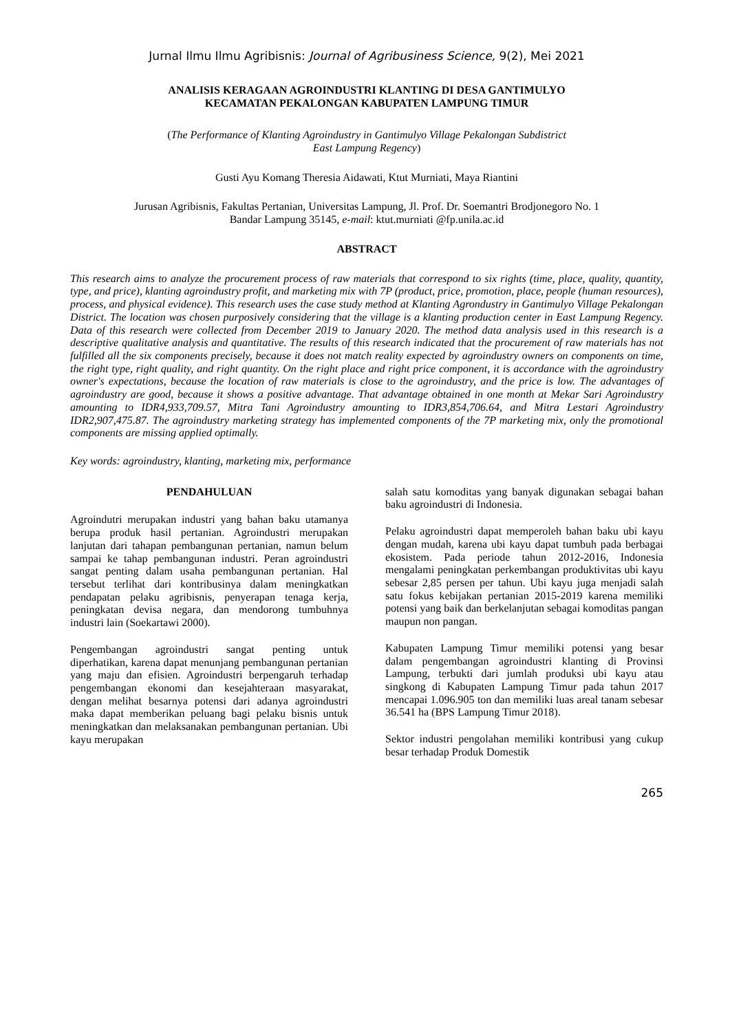Jurnal Ilmu Ilmu Agribisnis: Journal of Agribusiness Science, 9(2), Mei 2021
ANALISIS KERAGAAN AGROINDUSTRI KLANTING DI DESA GANTIMULYO
KECAMATAN PEKALONGAN KABUPATEN LAMPUNG TIMUR
(The Performance of Klanting Agroindustry in Gantimulyo Village Pekalongan Subdistrict
East Lampung Regency)
Gusti Ayu Komang Theresia Aidawati, Ktut Murniati, Maya Riantini
Jurusan Agribisnis, Fakultas Pertanian, Universitas Lampung, Jl. Prof. Dr. Soemantri Brodjonegoro No. 1
Bandar Lampung 35145, e-mail: ktut.murniati @fp.unila.ac.id
ABSTRACT
This research aims to analyze the procurement process of raw materials that correspond to six rights (time, place, quality, quantity, type, and price), klanting agroindustry profit, and marketing mix with 7P (product, price, promotion, place, people (human resources), process, and physical evidence). This research uses the case study method at Klanting Agrondustry in Gantimulyo Village Pekalongan District. The location was chosen purposively considering that the village is a klanting production center in East Lampung Regency. Data of this research were collected from December 2019 to January 2020. The method data analysis used in this research is a descriptive qualitative analysis and quantitative. The results of this research indicated that the procurement of raw materials has not fulfilled all the six components precisely, because it does not match reality expected by agroindustry owners on components on time, the right type, right quality, and right quantity. On the right place and right price component, it is accordance with the agroindustry owner's expectations, because the location of raw materials is close to the agroindustry, and the price is low. The advantages of agroindustry are good, because it shows a positive advantage. That advantage obtained in one month at Mekar Sari Agroindustry amounting to IDR4,933,709.57, Mitra Tani Agroindustry amounting to IDR3,854,706.64, and Mitra Lestari Agroindustry IDR2,907,475.87. The agroindustry marketing strategy has implemented components of the 7P marketing mix, only the promotional components are missing applied optimally.
Key words: agroindustry, klanting, marketing mix, performance
PENDAHULUAN
Agroindutri merupakan industri yang bahan baku utamanya berupa produk hasil pertanian. Agroindustri merupakan lanjutan dari tahapan pembangunan pertanian, namun belum sampai ke tahap pembangunan industri. Peran agroindustri sangat penting dalam usaha pembangunan pertanian. Hal tersebut terlihat dari kontribusinya dalam meningkatkan pendapatan pelaku agribisnis, penyerapan tenaga kerja, peningkatan devisa negara, dan mendorong tumbuhnya industri lain (Soekartawi 2000).
Pengembangan agroindustri sangat penting untuk diperhatikan, karena dapat menunjang pembangunan pertanian yang maju dan efisien. Agroindustri berpengaruh terhadap pengembangan ekonomi dan kesejahteraan masyarakat, dengan melihat besarnya potensi dari adanya agroindustri maka dapat memberikan peluang bagi pelaku bisnis untuk meningkatkan dan melaksanakan pembangunan pertanian. Ubi kayu merupakan
salah satu komoditas yang banyak digunakan sebagai bahan baku agroindustri di Indonesia.
Pelaku agroindustri dapat memperoleh bahan baku ubi kayu dengan mudah, karena ubi kayu dapat tumbuh pada berbagai ekosistem. Pada periode tahun 2012-2016, Indonesia mengalami peningkatan perkembangan produktivitas ubi kayu sebesar 2,85 persen per tahun. Ubi kayu juga menjadi salah satu fokus kebijakan pertanian 2015-2019 karena memiliki potensi yang baik dan berkelanjutan sebagai komoditas pangan maupun non pangan.
Kabupaten Lampung Timur memiliki potensi yang besar dalam pengembangan agroindustri klanting di Provinsi Lampung, terbukti dari jumlah produksi ubi kayu atau singkong di Kabupaten Lampung Timur pada tahun 2017 mencapai 1.096.905 ton dan memiliki luas areal tanam sebesar 36.541 ha (BPS Lampung Timur 2018).
Sektor industri pengolahan memiliki kontribusi yang cukup besar terhadap Produk Domestik
265